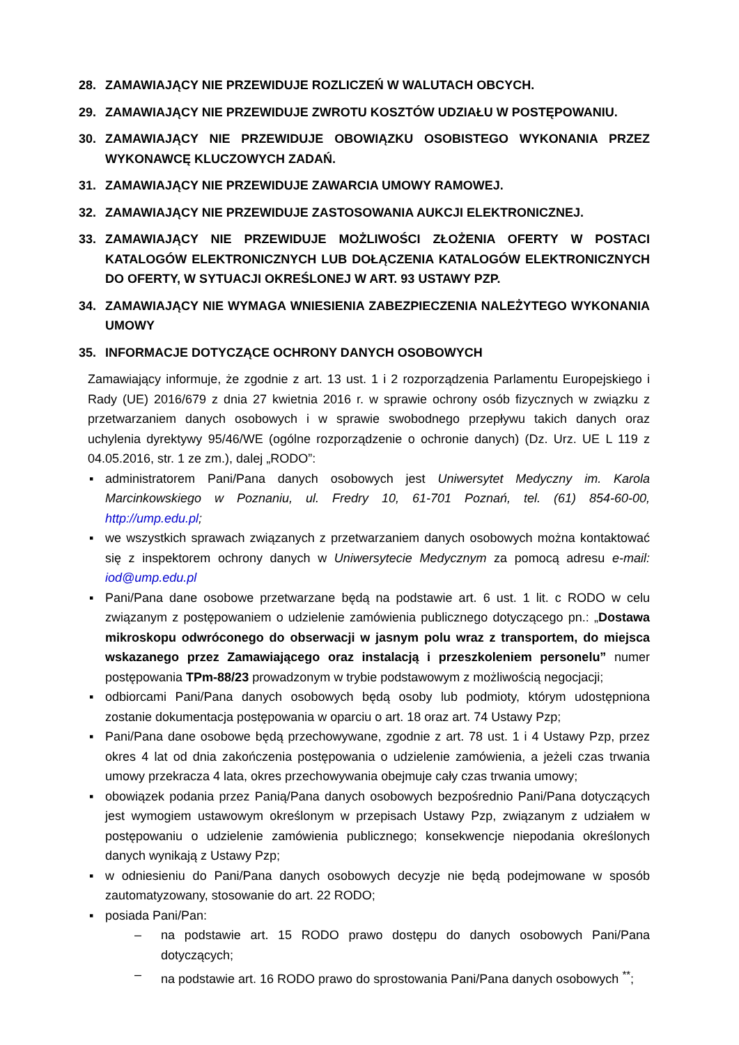28. ZAMAWIAJĄCY NIE PRZEWIDUJE ROZLICZEŃ W WALUTACH OBCYCH.
29. ZAMAWIAJĄCY NIE PRZEWIDUJE ZWROTU KOSZTÓW UDZIAŁU W POSTĘPOWANIU.
30. ZAMAWIAJĄCY NIE PRZEWIDUJE OBOWIĄZKU OSOBISTEGO WYKONANIA PRZEZ WYKONAWCĘ KLUCZOWYCH ZADAŃ.
31. ZAMAWIAJĄCY NIE PRZEWIDUJE ZAWARCIA UMOWY RAMOWEJ.
32. ZAMAWIAJĄCY NIE PRZEWIDUJE ZASTOSOWANIA AUKCJI ELEKTRONICZNEJ.
33. ZAMAWIAJĄCY NIE PRZEWIDUJE MOŻLIWOŚCI ZŁOŻENIA OFERTY W POSTACI KATALOGÓW ELEKTRONICZNYCH LUB DOŁĄCZENIA KATALOGÓW ELEKTRONICZNYCH DO OFERTY, W SYTUACJI OKREŚLONEJ W ART. 93 USTAWY PZP.
34. ZAMAWIAJĄCY NIE WYMAGA WNIESIENIA ZABEZPIECZENIA NALEŻYTEGO WYKONANIA UMOWY
35. INFORMACJE DOTYCZĄCE OCHRONY DANYCH OSOBOWYCH
Zamawiający informuje, że zgodnie z art. 13 ust. 1 i 2 rozporządzenia Parlamentu Europejskiego i Rady (UE) 2016/679 z dnia 27 kwietnia 2016 r. w sprawie ochrony osób fizycznych w związku z przetwarzaniem danych osobowych i w sprawie swobodnego przepływu takich danych oraz uchylenia dyrektywy 95/46/WE (ogólne rozporządzenie o ochronie danych) (Dz. Urz. UE L 119 z 04.05.2016, str. 1 ze zm.), dalej „RODO”:
▪ administratorem Pani/Pana danych osobowych jest Uniwersytet Medyczny im. Karola Marcinkowskiego w Poznaniu, ul. Fredry 10, 61-701 Poznań, tel. (61) 854-60-00, http://ump.edu.pl;
▪ we wszystkich sprawach związanych z przetwarzaniem danych osobowych można kontaktować się z inspektorem ochrony danych w Uniwersytecie Medycznym za pomocą adresu e-mail: iod@ump.edu.pl
▪ Pani/Pana dane osobowe przetwarzane będą na podstawie art. 6 ust. 1 lit. c RODO w celu związanym z postępowaniem o udzielenie zamówienia publicznego dotyczącego pn.: „Dostawa mikroskopu odwróconego do obserwacji w jasnym polu wraz z transportem, do miejsca wskazanego przez Zamawiającego oraz instalacją i przeszkoleniem personelu” numer postępowania TPm-88/23 prowadzonym w trybie podstawowym z możliwością negocjacji;
▪ odbiorcami Pani/Pana danych osobowych będą osoby lub podmioty, którym udostępniona zostanie dokumentacja postępowania w oparciu o art. 18 oraz art. 74 Ustawy Pzp;
▪ Pani/Pana dane osobowe będą przechowywane, zgodnie z art. 78 ust. 1 i 4 Ustawy Pzp, przez okres 4 lat od dnia zakończenia postępowania o udzielenie zamówienia, a jeżeli czas trwania umowy przekracza 4 lata, okres przechowywania obejmuje cały czas trwania umowy;
▪ obowiązek podania przez Panią/Pana danych osobowych bezpośrednio Pani/Pana dotyczących jest wymogiem ustawowym określonym w przepisach Ustawy Pzp, związanym z udziałem w postępowaniu o udzielenie zamówienia publicznego; konsekwencje niepodania określonych danych wynikają z Ustawy Pzp;
▪ w odniesieniu do Pani/Pana danych osobowych decyzje nie będą podejmowane w sposób zautomatyzowany, stosowanie do art. 22 RODO;
▪ posiada Pani/Pan:
– na podstawie art. 15 RODO prawo dostępu do danych osobowych Pani/Pana dotyczących;
– na podstawie art. 16 RODO prawo do sprostowania Pani/Pana danych osobowych <sup>**</sup>;